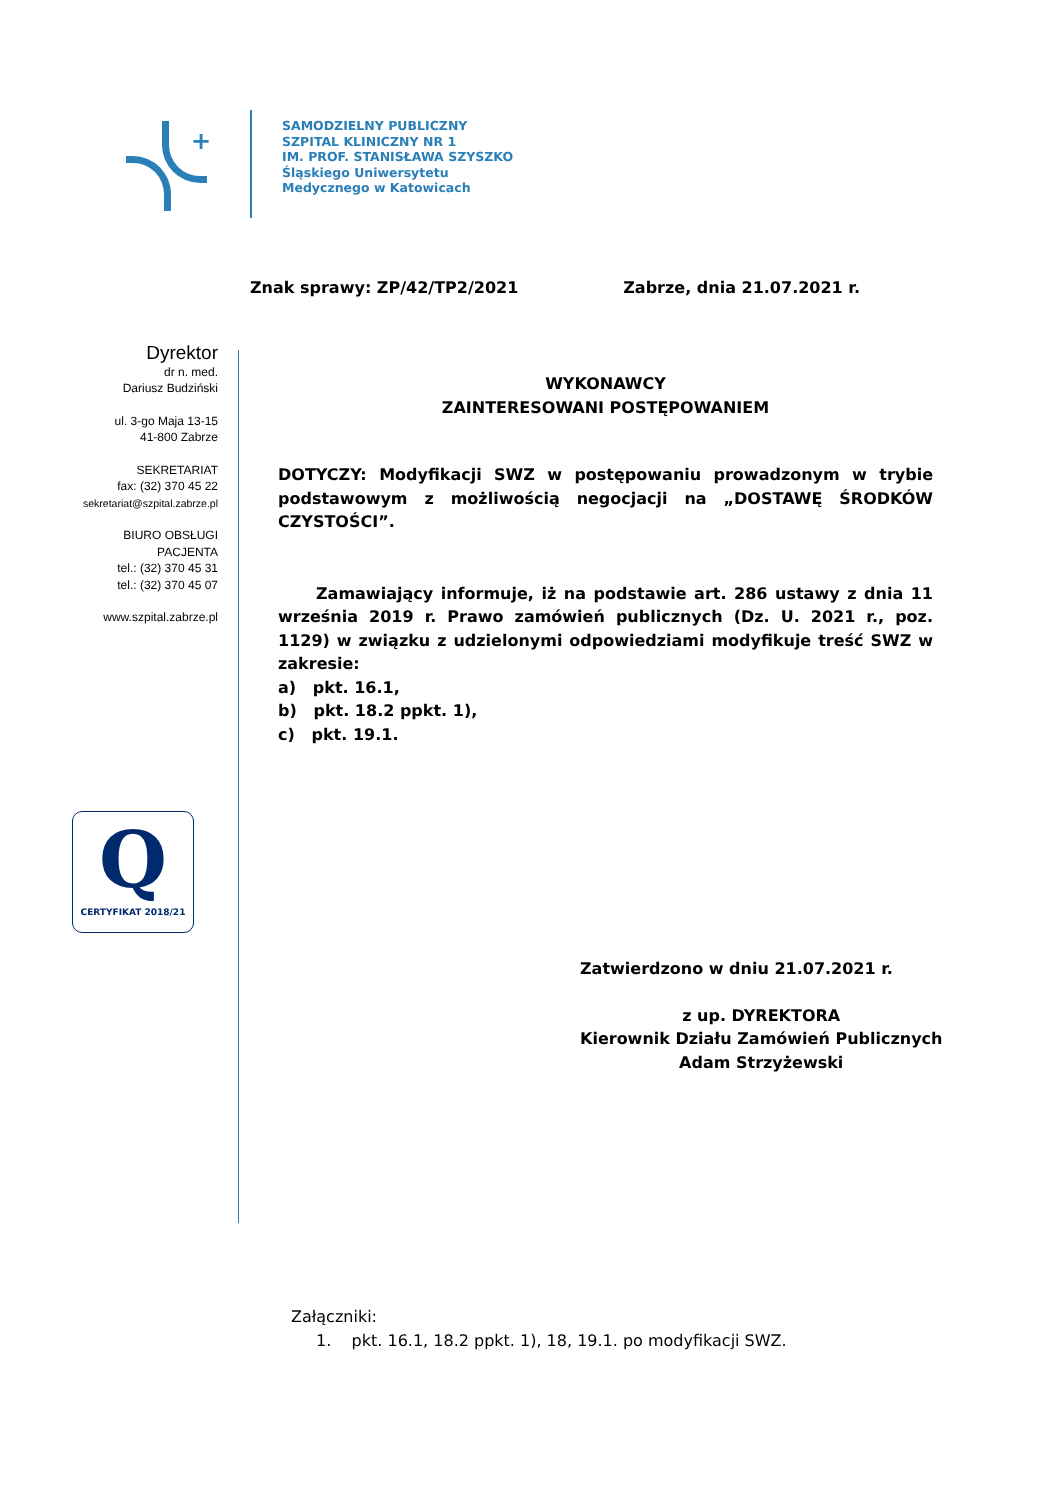+
SAMODZIELNY PUBLICZNY
SZPITAL KLINICZNY NR 1
IM. PROF. STANISŁAWA SZYSZKO
Śląskiego Uniwersytetu
Medycznego w Katowicach
Znak sprawy: ZP/42/TP2/2021 Zabrze, dnia 21.07.2021 r.
Dyrektor
dr n. med.
Dariusz Budziński
ul. 3-go Maja 13-15
41-800 Zabrze
SEKRETARIAT
fax: (32) 370 45 22
sekretariat@szpital.zabrze.pl
BIURO OBSŁUGI PACJENTA
tel.: (32) 370 45 31
tel.: (32) 370 45 07
www.szpital.zabrze.pl
WYKONAWCY
ZAINTERESOWANI POSTĘPOWANIEM
DOTYCZY: Modyfikacji SWZ w postępowaniu prowadzonym w trybie podstawowym z możliwością negocjacji na „DOSTAWĘ ŚRODKÓW CZYSTOŚCI”.
Zamawiający informuje, iż na podstawie art. 286 ustawy z dnia 11 września 2019 r. Prawo zamówień publicznych (Dz. U. 2021 r., poz. 1129) w związku z udzielonymi odpowiedziami modyfikuje treść SWZ w zakresie:
a) pkt. 16.1,
b) pkt. 18.2 ppkt. 1),
c) pkt. 19.1.
Q
CERTYFIKAT 2018/21
Zatwierdzono w dniu 21.07.2021 r.
z up. DYREKTORA
Kierownik Działu Zamówień Publicznych
Adam Strzyżewski
Załączniki:
1. pkt. 16.1, 18.2 ppkt. 1), 18, 19.1. po modyfikacji SWZ.